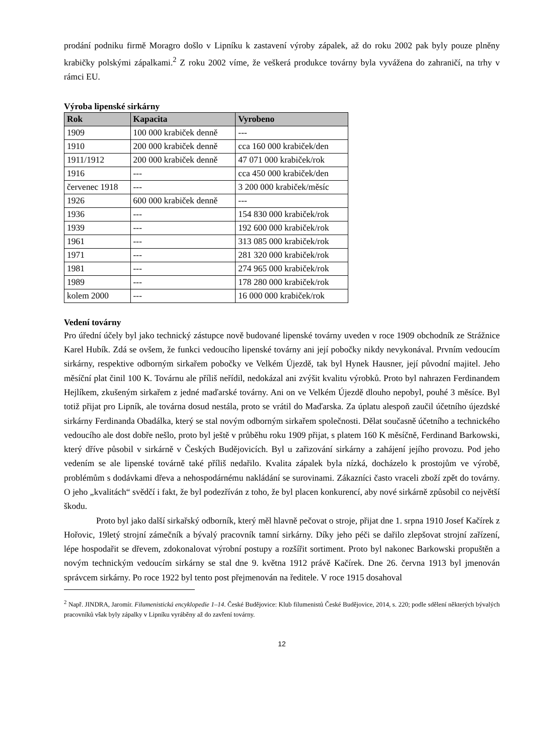prodání podniku firmě Moragro došlo v Lipníku k zastavení výroby zápalek, až do roku 2002 pak byly pouze plněny krabičky polskými zápalkami.<sup>2</sup> Z roku 2002 víme, že veškerá produkce továrny byla vyvážena do zahraničí, na trhy v rámci EU.
Výroba lipenské sirkárny
| Rok | Kapacita | Vyrobeno |
| --- | --- | --- |
| 1909 | 100 000 krabiček denně | --- |
| 1910 | 200 000 krabiček denně | cca 160 000 krabiček/den |
| 1911/1912 | 200 000 krabiček denně | 47 071 000 krabiček/rok |
| 1916 | --- | cca 450 000 krabiček/den |
| červenec 1918 | --- | 3 200 000 krabiček/měsíc |
| 1926 | 600 000 krabiček denně | --- |
| 1936 | --- | 154 830 000 krabiček/rok |
| 1939 | --- | 192 600 000 krabiček/rok |
| 1961 | --- | 313 085 000 krabiček/rok |
| 1971 | --- | 281 320 000 krabiček/rok |
| 1981 | --- | 274 965 000 krabiček/rok |
| 1989 | --- | 178 280 000 krabiček/rok |
| kolem 2000 | --- | 16 000 000 krabiček/rok |
Vedení továrny
Pro úřední účely byl jako technický zástupce nově budované lipenské továrny uveden v roce 1909 obchodník ze Strážnice Karel Hubík. Zdá se ovšem, že funkci vedoucího lipenské továrny ani její pobočky nikdy nevykonával. Prvním vedoucím sirkárny, respektive odborným sirkařem pobočky ve Velkém Újezdě, tak byl Hynek Hausner, její původní majitel. Jeho měsíční plat činil 100 K. Továrnu ale příliš neřídil, nedokázal ani zvýšit kvalitu výrobků. Proto byl nahrazen Ferdinandem Hejlíkem, zkušeným sirkařem z jedné maďarské továrny. Ani on ve Velkém Újezdě dlouho nepobyl, pouhé 3 měsíce. Byl totiž přijat pro Lipník, ale továrna dosud nestála, proto se vrátil do Maďarska. Za úplatu alespoň zaučil účetního újezdské sirkárny Ferdinanda Obadálka, který se stal novým odborným sirkařem společnosti. Dělat současně účetního a technického vedoucího ale dost dobře nešlo, proto byl ještě v průběhu roku 1909 přijat, s platem 160 K měsíčně, Ferdinand Barkowski, který dříve působil v sirkárně v Českých Budějovicích. Byl u zařizování sirkárny a zahájení jejího provozu. Pod jeho vedením se ale lipenské továrně také příliš nedařilo. Kvalita zápalek byla nízká, docházelo k prostojům ve výrobě, problémům s dodávkami dřeva a nehospodárnému nakládání se surovinami. Zákazníci často vraceli zboží zpět do továrny. O jeho „kvalitách“ svědčí i fakt, že byl podezříván z toho, že byl placen konkurencí, aby nové sirkárně způsobil co největší škodu.
Proto byl jako další sirkařský odborník, který měl hlavně pečovat o stroje, přijat dne 1. srpna 1910 Josef Kačírek z Hořovic, 19letý strojní zámečník a bývalý pracovník tamní sirkárny. Díky jeho péči se dařilo zlepšovat strojní zařízení, lépe hospodařit se dřevem, zdokonalovat výrobní postupy a rozšířit sortiment. Proto byl nakonec Barkowski propuštěn a novým technickým vedoucím sirkárny se stal dne 9. května 1912 právě Kačírek. Dne 26. června 1913 byl jmenován správcem sirkárny. Po roce 1922 byl tento post přejmenován na ředitele. V roce 1915 dosahoval
<sup>2</sup> Např. JINDRA, Jaromír. Filumenistická encyklopedie 1–14. České Budějovice: Klub filumenistů České Budějovice, 2014, s. 220; podle sdělení některých bývalých pracovníků však byly zápalky v Lipníku vyráběny až do zavření továrny.
12